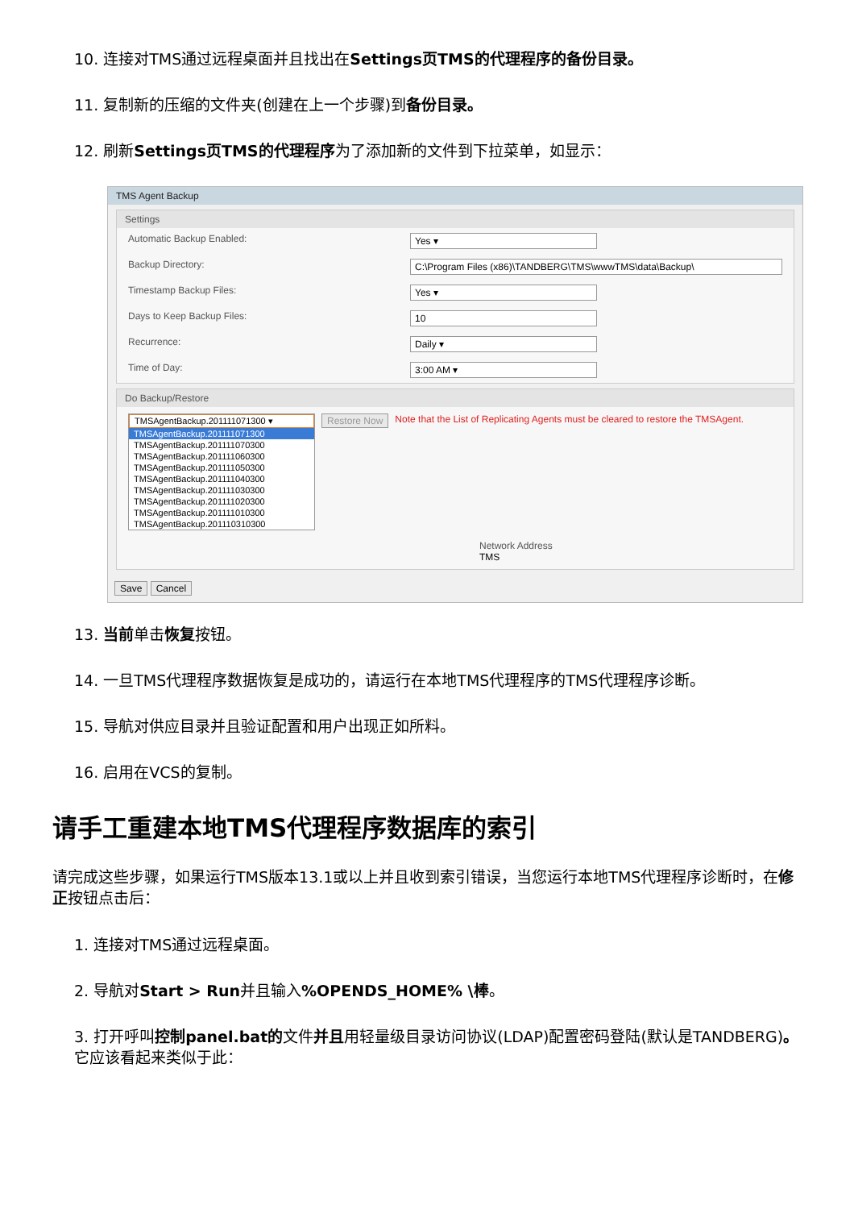10. 连接对TMS通过远程桌面并且找出在Settings页TMS的代理程序的备份目录。
11. 复制新的压缩的文件夹(创建在上一个步骤)到备份目录。
12. 刷新Settings页TMS的代理程序为了添加新的文件到下拉菜单，如显示：
TMS Agent Backup
Settings
Automatic Backup Enabled: Yes ▾
Backup Directory: C:\Program Files (x86)\TANDBERG\TMS\wwwTMS\data\Backup\
Timestamp Backup Files: Yes ▾
Days to Keep Backup Files: 10
Recurrence: Daily ▾
Time of Day: 3:00 AM ▾
Do Backup/Restore
TMSAgentBackup.201111071300 ▾
TMSAgentBackup.201111071300
TMSAgentBackup.201111070300
TMSAgentBackup.201111060300
TMSAgentBackup.201111050300
TMSAgentBackup.201111040300
TMSAgentBackup.201111030300
TMSAgentBackup.201111020300
TMSAgentBackup.201111010300
TMSAgentBackup.201110310300
Restore Now Note that the List of Replicating Agents must be cleared to restore the TMSAgent.
Network Address
TMS
Save Cancel
13. 当前单击恢复按钮。
14. 一旦TMS代理程序数据恢复是成功的，请运行在本地TMS代理程序的TMS代理程序诊断。
15. 导航对供应目录并且验证配置和用户出现正如所料。
16. 启用在VCS的复制。
请手工重建本地TMS代理程序数据库的索引
请完成这些步骤，如果运行TMS版本13.1或以上并且收到索引错误，当您运行本地TMS代理程序诊断时，在修正按钮点击后：
1. 连接对TMS通过远程桌面。
2. 导航对Start > Run并且输入%OPENDS_HOME% \棒。
3. 打开呼叫控制panel.bat的文件并且用轻量级目录访问协议(LDAP)配置密码登陆(默认是TANDBERG)。它应该看起来类似于此：